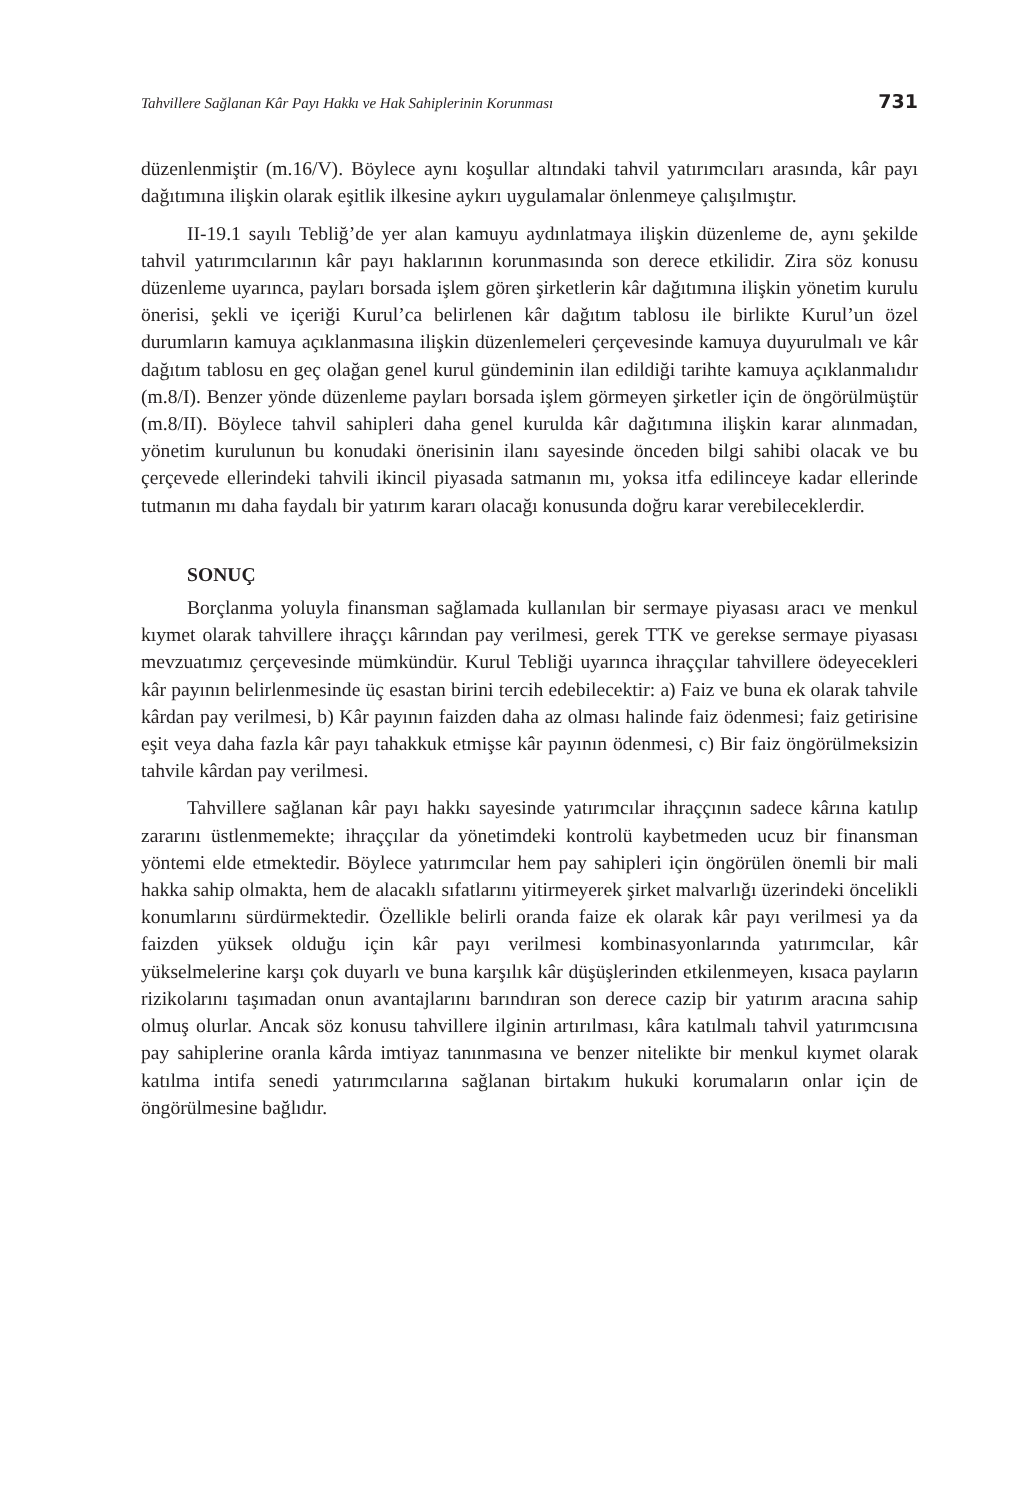Tahvillere Sağlanan Kâr Payı Hakkı ve Hak Sahiplerinin Korunması 731
düzenlenmiştir (m.16/V). Böylece aynı koşullar altındaki tahvil yatırımcıları arasında, kâr payı dağıtımına ilişkin olarak eşitlik ilkesine aykırı uygulamalar önlenmeye çalışılmıştır.
II-19.1 sayılı Tebliğ’de yer alan kamuyu aydınlatmaya ilişkin düzenleme de, aynı şekilde tahvil yatırımcılarının kâr payı haklarının korunmasında son derece etkilidir. Zira söz konusu düzenleme uyarınca, payları borsada işlem gören şirketlerin kâr dağıtımına ilişkin yönetim kurulu önerisi, şekli ve içeriği Kurul’ca belirlenen kâr dağıtım tablosu ile birlikte Kurul’un özel durumların kamuya açıklanmasına ilişkin düzenlemeleri çerçevesinde kamuya duyurulmalı ve kâr dağıtım tablosu en geç olağan genel kurul gündeminin ilan edildiği tarihte kamuya açıklanmalıdır (m.8/I). Benzer yönde düzenleme payları borsada işlem görmeyen şirketler için de öngörülmüştür (m.8/II). Böylece tahvil sahipleri daha genel kurulda kâr dağıtımına ilişkin karar alınmadan, yönetim kurulunun bu konudaki önerisinin ilanı sayesinde önceden bilgi sahibi olacak ve bu çerçevede ellerindeki tahvili ikincil piyasada satmanın mı, yoksa itfa edilinceye kadar ellerinde tutmanın mı daha faydalı bir yatırım kararı olacağı konusunda doğru karar verebileceklerdir.
SONUÇ
Borçlanma yoluyla finansman sağlamada kullanılan bir sermaye piyasası aracı ve menkul kıymet olarak tahvillere ihraççı kârından pay verilmesi, gerek TTK ve gerekse sermaye piyasası mevzuatımız çerçevesinde mümkündür. Kurul Tebliği uyarınca ihraççılar tahvillere ödeyecekleri kâr payının belirlenmesinde üç esastan birini tercih edebilecektir: a) Faiz ve buna ek olarak tahvile kârdan pay verilmesi, b) Kâr payının faizden daha az olması halinde faiz ödenmesi; faiz getirisine eşit veya daha fazla kâr payı tahakkuk etmişse kâr payının ödenmesi, c) Bir faiz öngörülmeksizin tahvile kârdan pay verilmesi.
Tahvillere sağlanan kâr payı hakkı sayesinde yatırımcılar ihraççının sadece kârına katılıp zararını üstlenmemekte; ihraççılar da yönetimdeki kontrolü kaybetmeden ucuz bir finansman yöntemi elde etmektedir. Böylece yatırımcılar hem pay sahipleri için öngörülen önemli bir mali hakka sahip olmakta, hem de alacaklı sıfatlarını yitirmeyerek şirket malvarlığı üzerindeki öncelikli konumlarını sürdürmektedir. Özellikle belirli oranda faize ek olarak kâr payı verilmesi ya da faizden yüksek olduğu için kâr payı verilmesi kombinasyonlarında yatırımcılar, kâr yükselmelerine karşı çok duyarlı ve buna karşılık kâr düşüşlerinden etkilenmeyen, kısaca payların rizikolarını taşımadan onun avantajlarını barındıran son derece cazip bir yatırım aracına sahip olmuş olurlar. Ancak söz konusu tahvillere ilginin artırılması, kâra katılmalı tahvil yatırımcısına pay sahiplerine oranla kârda imtiyaz tanınmasına ve benzer nitelikte bir menkul kıymet olarak katılma intifa senedi yatırımcılarına sağlanan birtakım hukuki korumaların onlar için de öngörülmesine bağlıdır.